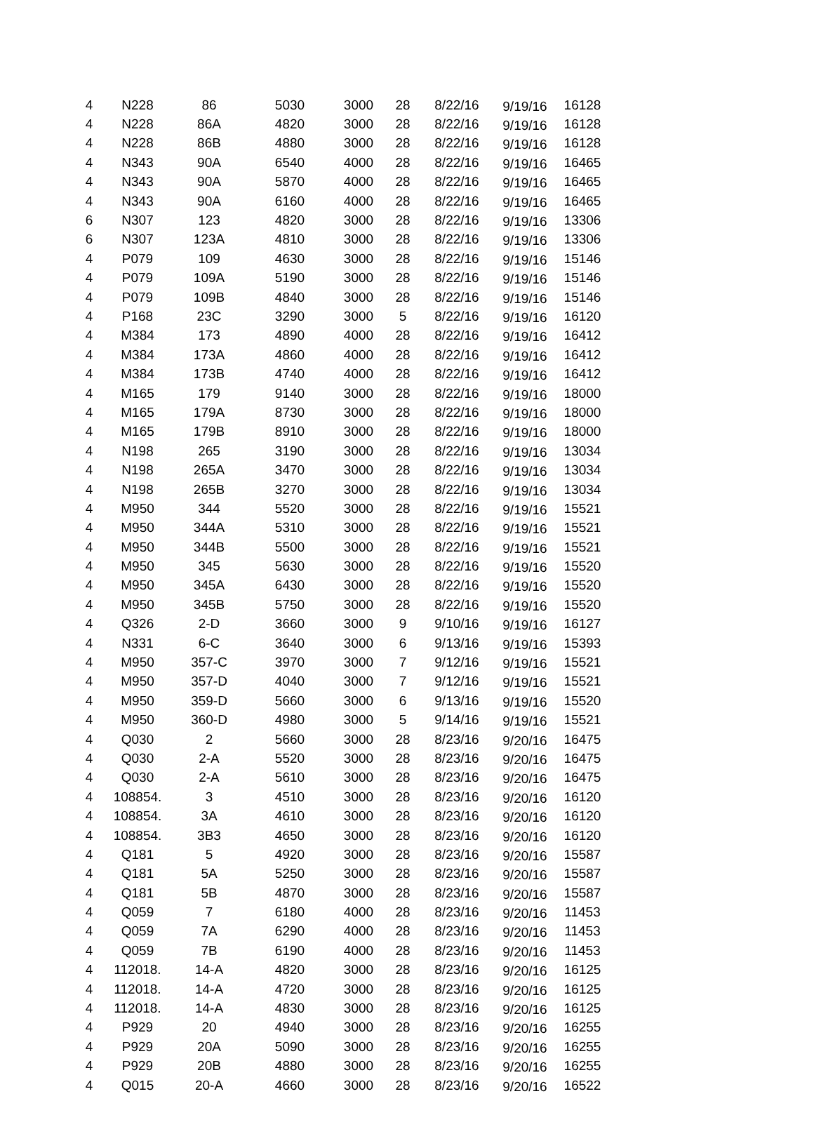| 4 | N228 | 86 | 5030 | 3000 | 28 | 8/22/16 | 9/19/16 | 16128 |
| 4 | N228 | 86A | 4820 | 3000 | 28 | 8/22/16 | 9/19/16 | 16128 |
| 4 | N228 | 86B | 4880 | 3000 | 28 | 8/22/16 | 9/19/16 | 16128 |
| 4 | N343 | 90A | 6540 | 4000 | 28 | 8/22/16 | 9/19/16 | 16465 |
| 4 | N343 | 90A | 5870 | 4000 | 28 | 8/22/16 | 9/19/16 | 16465 |
| 4 | N343 | 90A | 6160 | 4000 | 28 | 8/22/16 | 9/19/16 | 16465 |
| 6 | N307 | 123 | 4820 | 3000 | 28 | 8/22/16 | 9/19/16 | 13306 |
| 6 | N307 | 123A | 4810 | 3000 | 28 | 8/22/16 | 9/19/16 | 13306 |
| 4 | P079 | 109 | 4630 | 3000 | 28 | 8/22/16 | 9/19/16 | 15146 |
| 4 | P079 | 109A | 5190 | 3000 | 28 | 8/22/16 | 9/19/16 | 15146 |
| 4 | P079 | 109B | 4840 | 3000 | 28 | 8/22/16 | 9/19/16 | 15146 |
| 4 | P168 | 23C | 3290 | 3000 | 5 | 8/22/16 | 9/19/16 | 16120 |
| 4 | M384 | 173 | 4890 | 4000 | 28 | 8/22/16 | 9/19/16 | 16412 |
| 4 | M384 | 173A | 4860 | 4000 | 28 | 8/22/16 | 9/19/16 | 16412 |
| 4 | M384 | 173B | 4740 | 4000 | 28 | 8/22/16 | 9/19/16 | 16412 |
| 4 | M165 | 179 | 9140 | 3000 | 28 | 8/22/16 | 9/19/16 | 18000 |
| 4 | M165 | 179A | 8730 | 3000 | 28 | 8/22/16 | 9/19/16 | 18000 |
| 4 | M165 | 179B | 8910 | 3000 | 28 | 8/22/16 | 9/19/16 | 18000 |
| 4 | N198 | 265 | 3190 | 3000 | 28 | 8/22/16 | 9/19/16 | 13034 |
| 4 | N198 | 265A | 3470 | 3000 | 28 | 8/22/16 | 9/19/16 | 13034 |
| 4 | N198 | 265B | 3270 | 3000 | 28 | 8/22/16 | 9/19/16 | 13034 |
| 4 | M950 | 344 | 5520 | 3000 | 28 | 8/22/16 | 9/19/16 | 15521 |
| 4 | M950 | 344A | 5310 | 3000 | 28 | 8/22/16 | 9/19/16 | 15521 |
| 4 | M950 | 344B | 5500 | 3000 | 28 | 8/22/16 | 9/19/16 | 15521 |
| 4 | M950 | 345 | 5630 | 3000 | 28 | 8/22/16 | 9/19/16 | 15520 |
| 4 | M950 | 345A | 6430 | 3000 | 28 | 8/22/16 | 9/19/16 | 15520 |
| 4 | M950 | 345B | 5750 | 3000 | 28 | 8/22/16 | 9/19/16 | 15520 |
| 4 | Q326 | 2-D | 3660 | 3000 | 9 | 9/10/16 | 9/19/16 | 16127 |
| 4 | N331 | 6-C | 3640 | 3000 | 6 | 9/13/16 | 9/19/16 | 15393 |
| 4 | M950 | 357-C | 3970 | 3000 | 7 | 9/12/16 | 9/19/16 | 15521 |
| 4 | M950 | 357-D | 4040 | 3000 | 7 | 9/12/16 | 9/19/16 | 15521 |
| 4 | M950 | 359-D | 5660 | 3000 | 6 | 9/13/16 | 9/19/16 | 15520 |
| 4 | M950 | 360-D | 4980 | 3000 | 5 | 9/14/16 | 9/19/16 | 15521 |
| 4 | Q030 | 2 | 5660 | 3000 | 28 | 8/23/16 | 9/20/16 | 16475 |
| 4 | Q030 | 2-A | 5520 | 3000 | 28 | 8/23/16 | 9/20/16 | 16475 |
| 4 | Q030 | 2-A | 5610 | 3000 | 28 | 8/23/16 | 9/20/16 | 16475 |
| 4 | 108854. | 3 | 4510 | 3000 | 28 | 8/23/16 | 9/20/16 | 16120 |
| 4 | 108854. | 3A | 4610 | 3000 | 28 | 8/23/16 | 9/20/16 | 16120 |
| 4 | 108854. | 3B3 | 4650 | 3000 | 28 | 8/23/16 | 9/20/16 | 16120 |
| 4 | Q181 | 5 | 4920 | 3000 | 28 | 8/23/16 | 9/20/16 | 15587 |
| 4 | Q181 | 5A | 5250 | 3000 | 28 | 8/23/16 | 9/20/16 | 15587 |
| 4 | Q181 | 5B | 4870 | 3000 | 28 | 8/23/16 | 9/20/16 | 15587 |
| 4 | Q059 | 7 | 6180 | 4000 | 28 | 8/23/16 | 9/20/16 | 11453 |
| 4 | Q059 | 7A | 6290 | 4000 | 28 | 8/23/16 | 9/20/16 | 11453 |
| 4 | Q059 | 7B | 6190 | 4000 | 28 | 8/23/16 | 9/20/16 | 11453 |
| 4 | 112018. | 14-A | 4820 | 3000 | 28 | 8/23/16 | 9/20/16 | 16125 |
| 4 | 112018. | 14-A | 4720 | 3000 | 28 | 8/23/16 | 9/20/16 | 16125 |
| 4 | 112018. | 14-A | 4830 | 3000 | 28 | 8/23/16 | 9/20/16 | 16125 |
| 4 | P929 | 20 | 4940 | 3000 | 28 | 8/23/16 | 9/20/16 | 16255 |
| 4 | P929 | 20A | 5090 | 3000 | 28 | 8/23/16 | 9/20/16 | 16255 |
| 4 | P929 | 20B | 4880 | 3000 | 28 | 8/23/16 | 9/20/16 | 16255 |
| 4 | Q015 | 20-A | 4660 | 3000 | 28 | 8/23/16 | 9/20/16 | 16522 |